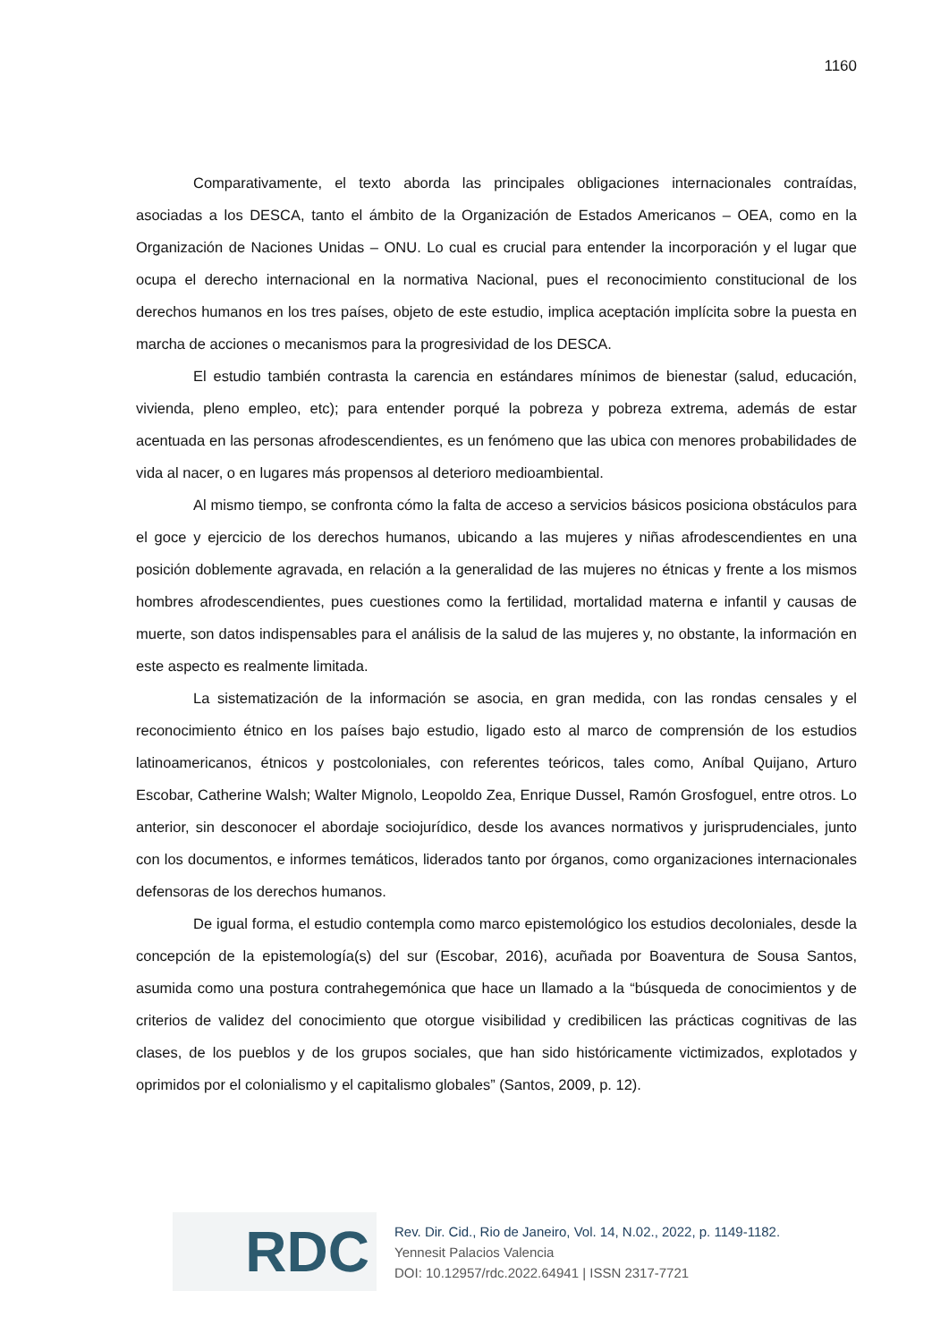1160
Comparativamente, el texto aborda las principales obligaciones internacionales contraídas, asociadas a los DESCA, tanto el ámbito de la Organización de Estados Americanos – OEA, como en la Organización de Naciones Unidas – ONU. Lo cual es crucial para entender la incorporación y el lugar que ocupa el derecho internacional en la normativa Nacional, pues el reconocimiento constitucional de los derechos humanos en los tres países, objeto de este estudio, implica aceptación implícita sobre la puesta en marcha de acciones o mecanismos para la progresividad de los DESCA.
El estudio también contrasta la carencia en estándares mínimos de bienestar (salud, educación, vivienda, pleno empleo, etc); para entender porqué la pobreza y pobreza extrema, además de estar acentuada en las personas afrodescendientes, es un fenómeno que las ubica con menores probabilidades de vida al nacer, o en lugares más propensos al deterioro medioambiental.
Al mismo tiempo, se confronta cómo la falta de acceso a servicios básicos posiciona obstáculos para el goce y ejercicio de los derechos humanos, ubicando a las mujeres y niñas afrodescendientes en una posición doblemente agravada, en relación a la generalidad de las mujeres no étnicas y frente a los mismos hombres afrodescendientes, pues cuestiones como la fertilidad, mortalidad materna e infantil y causas de muerte, son datos indispensables para el análisis de la salud de las mujeres y, no obstante, la información en este aspecto es realmente limitada.
La sistematización de la información se asocia, en gran medida, con las rondas censales y el reconocimiento étnico en los países bajo estudio, ligado esto al marco de comprensión de los estudios latinoamericanos, étnicos y postcoloniales, con referentes teóricos, tales como, Aníbal Quijano, Arturo Escobar, Catherine Walsh; Walter Mignolo, Leopoldo Zea, Enrique Dussel, Ramón Grosfoguel, entre otros. Lo anterior, sin desconocer el abordaje sociojurídico, desde los avances normativos y jurisprudenciales, junto con los documentos, e informes temáticos, liderados tanto por órganos, como organizaciones internacionales defensoras de los derechos humanos.
De igual forma, el estudio contempla como marco epistemológico los estudios decoloniales, desde la concepción de la epistemología(s) del sur (Escobar, 2016), acuñada por Boaventura de Sousa Santos, asumida como una postura contrahegemónica que hace un llamado a la “búsqueda de conocimientos y de criterios de validez del conocimiento que otorgue visibilidad y credibilicen las prácticas cognitivas de las clases, de los pueblos y de los grupos sociales, que han sido históricamente victimizados, explotados y oprimidos por el colonialismo y el capitalismo globales” (Santos, 2009, p. 12).
RDC
Rev. Dir. Cid., Rio de Janeiro, Vol. 14, N.02., 2022, p. 1149-1182.
Yennesit Palacios Valencia
DOI: 10.12957/rdc.2022.64941 | ISSN 2317-7721